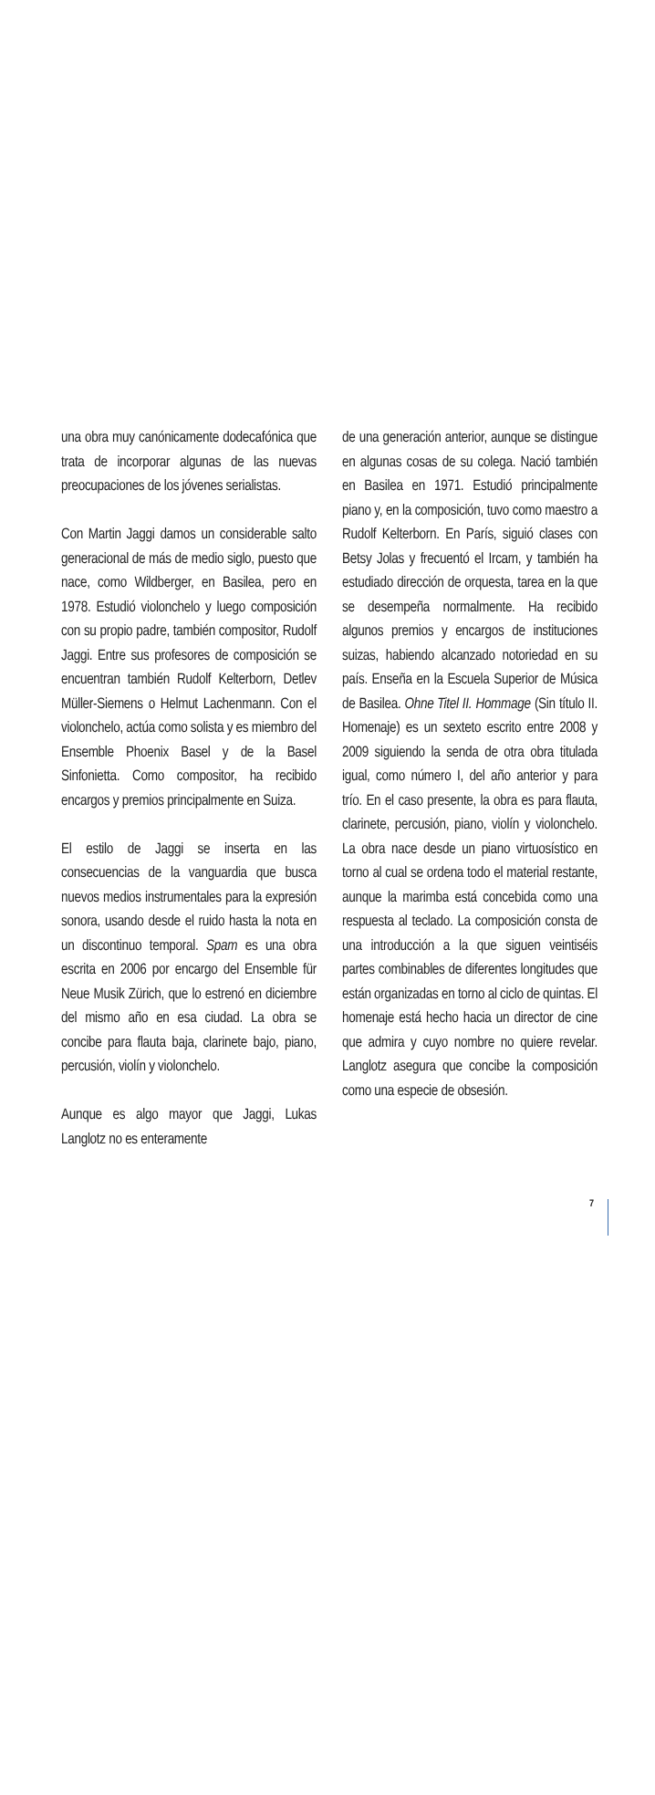una obra muy canónicamente dodecafónica que trata de incorporar algunas de las nuevas preocupaciones de los jóvenes serialistas.
Con Martin Jaggi damos un considerable salto generacional de más de medio siglo, puesto que nace, como Wildberger, en Basilea, pero en 1978. Estudió violonchelo y luego composición con su propio padre, también compositor, Rudolf Jaggi. Entre sus profesores de composición se encuentran también Rudolf Kelterborn, Detlev Müller-Siemens o Helmut Lachenmann. Con el violonchelo, actúa como solista y es miembro del Ensemble Phoenix Basel y de la Basel Sinfonietta. Como compositor, ha recibido encargos y premios principalmente en Suiza.
El estilo de Jaggi se inserta en las consecuencias de la vanguardia que busca nuevos medios instrumentales para la expresión sonora, usando desde el ruido hasta la nota en un discontinuo temporal. Spam es una obra escrita en 2006 por encargo del Ensemble für Neue Musik Zürich, que lo estrenó en diciembre del mismo año en esa ciudad. La obra se concibe para flauta baja, clarinete bajo, piano, percusión, violín y violonchelo.
Aunque es algo mayor que Jaggi, Lukas Langlotz no es enteramente
de una generación anterior, aunque se distingue en algunas cosas de su colega. Nació también en Basilea en 1971. Estudió principalmente piano y, en la composición, tuvo como maestro a Rudolf Kelterborn. En París, siguió clases con Betsy Jolas y frecuentó el Ircam, y también ha estudiado dirección de orquesta, tarea en la que se desempeña normalmente. Ha recibido algunos premios y encargos de instituciones suizas, habiendo alcanzado notoriedad en su país. Enseña en la Escuela Superior de Música de Basilea. Ohne Titel II. Hommage (Sin título II. Homenaje) es un sexteto escrito entre 2008 y 2009 siguiendo la senda de otra obra titulada igual, como número I, del año anterior y para trío. En el caso presente, la obra es para flauta, clarinete, percusión, piano, violín y violonchelo. La obra nace desde un piano virtuosístico en torno al cual se ordena todo el material restante, aunque la marimba está concebida como una respuesta al teclado. La composición consta de una introducción a la que siguen veintiséis partes combinables de diferentes longitudes que están organizadas en torno al ciclo de quintas. El homenaje está hecho hacia un director de cine que admira y cuyo nombre no quiere revelar. Langlotz asegura que concibe la composición como una especie de obsesión.
7